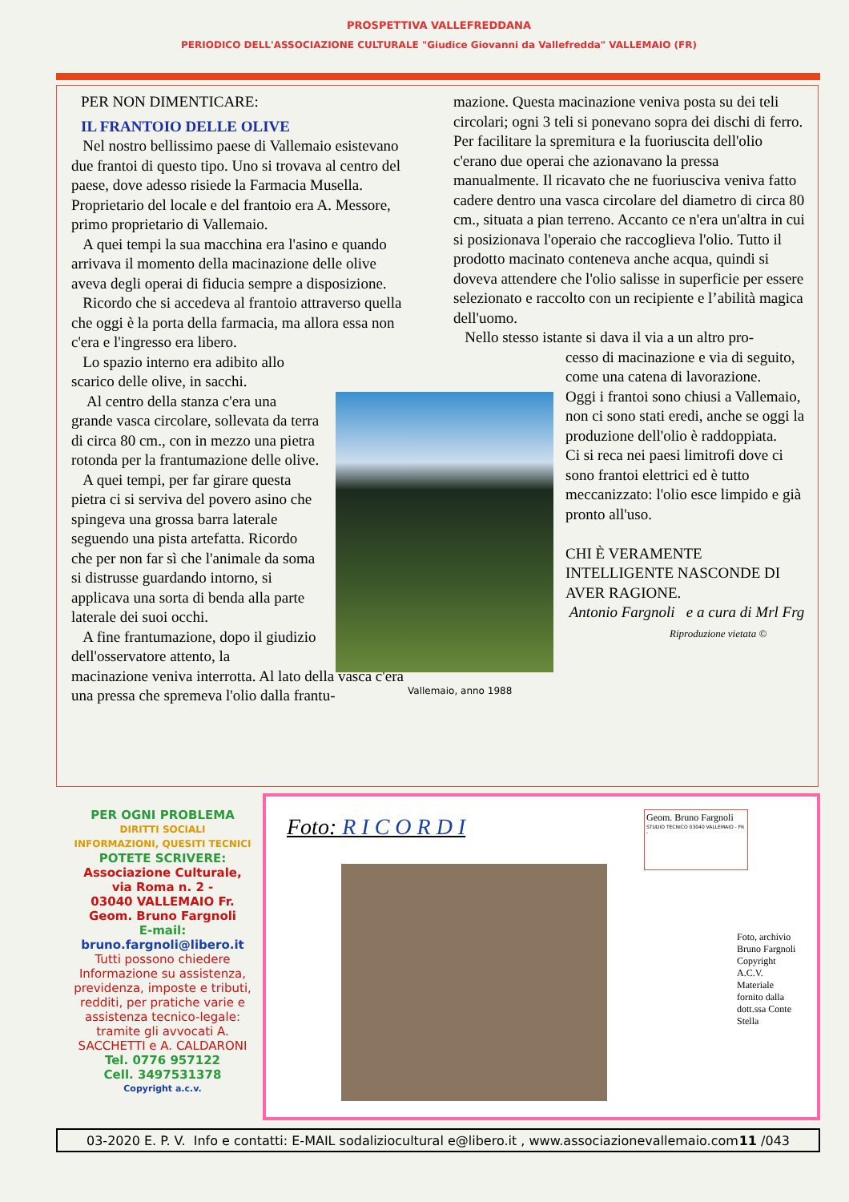PROSPETTIVA VALLEFREDDANA
PERIODICO DELL'ASSOCIAZIONE CULTURALE "Giudice Giovanni da Vallefredda" VALLEMAIO (FR)
PER NON DIMENTICARE:
IL FRANTOIO DELLE OLIVE
Nel nostro bellissimo paese di Vallemaio esistevano due frantoi di questo tipo. Uno si trovava al centro del paese, dove adesso risiede la Farmacia Musella. Proprietario del locale e del frantoio era A. Messore, primo proprietario di Vallemaio.
A quei tempi la sua macchina era l'asino e quando arrivava il momento della macinazione delle olive aveva degli operai di fiducia sempre a disposizione.
Ricordo che si accedeva al frantoio attraverso quella che oggi è la porta della farmacia, ma allora essa non c'era e l'ingresso era libero.
Lo spazio interno era adibito allo scarico delle olive, in sacchi.
Al centro della stanza c'era una grande vasca circolare, sollevata da terra di circa 80 cm., con in mezzo una pietra rotonda per la frantumazione delle olive.
A quei tempi, per far girare questa pietra ci si serviva del povero asino che spingeva una grossa barra laterale seguendo una pista artefatta. Ricordo che per non far sì che l'animale da soma si distrusse guardando intorno, si applicava una sorta di benda alla parte laterale dei suoi occhi.
A fine frantumazione, dopo il giudizio dell'osservatore attento, la
macinazione veniva interrotta. Al lato della vasca c'era una pressa che spremeva l'olio dalla frantu-
mazione. Questa macinazione veniva posta su dei teli circolari; ogni 3 teli si ponevano sopra dei dischi di ferro. Per facilitare la spremitura e la fuoriuscita dell'olio c'erano due operai che azionavano la pressa manualmente. Il ricavato che ne fuoriusciva veniva fatto cadere dentro una vasca circolare del diametro di circa 80 cm., situata a pian terreno. Accanto ce n'era un'altra in cui si posizionava l'operaio che raccoglieva l'olio. Tutto il prodotto macinato conteneva anche acqua, quindi si doveva attendere che l'olio salisse in superficie per essere selezionato e raccolto con un recipiente e l’abilità magica dell'uomo.
Nello stesso istante si dava il via a un altro pro-
cesso di macinazione e via di seguito, come una catena di lavorazione.
Oggi i frantoi sono chiusi a Vallemaio, non ci sono stati eredi, anche se oggi la produzione dell'olio è raddoppiata.
Ci si reca nei paesi limitrofi dove ci sono frantoi elettrici ed è tutto meccanizzato: l'olio esce limpido e già pronto all'uso.
CHI È VERAMENTE INTELLIGENTE NASCONDE DI AVER RAGIONE.
Antonio Fargnoli e a cura di Mrl Frg
Riproduzione vietata ©
Vallemaio, anno 1988
PER OGNI PROBLEMA
DIRITTI SOCIALI
INFORMAZIONI, QUESITI TECNICI
POTETE SCRIVERE:
Associazione Culturale,
via Roma n. 2 -
03040 VALLEMAIO Fr.
Geom. Bruno Fargnoli
E-mail:
bruno.fargnoli@libero.it
Tutti possono chiedere Informazione su assistenza, previdenza, imposte e tributi, redditi, per pratiche varie e assistenza tecnico-legale: tramite gli avvocati A. SACCHETTI e A. CALDARONI
Tel. 0776 957122
Cell. 3497531378
Copyright a.c.v.
Foto: R I C O R D I
Geom. Bruno Fargnoli
STUDIO TECNICO 03040 VALLEMAIO - FR -
Foto, archivio Bruno Fargnoli Copyright A.C.V. Materiale fornito dalla dott.ssa Conte Stella
03-2020 E. P. V. Info e contatti: E-MAIL sodaliziocultural e@libero.it , www.associazionevallemaio.com 11 /043